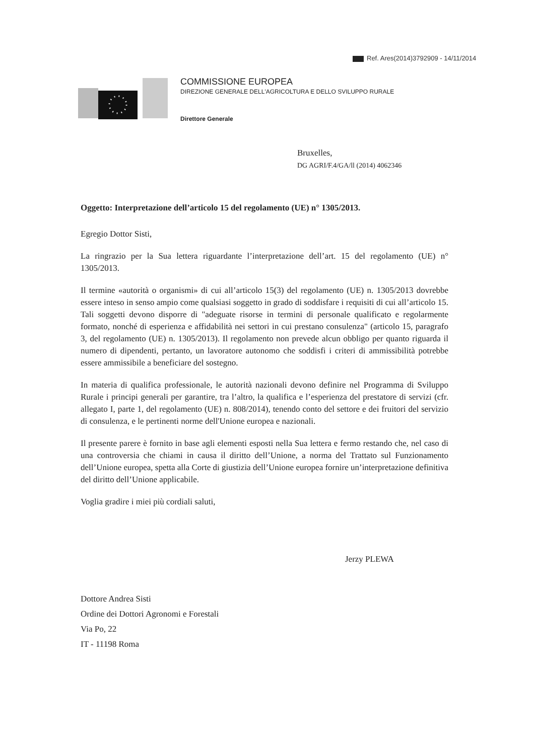Ref. Ares(2014)3792909 - 14/11/2014
COMMISSIONE EUROPEA
DIREZIONE GENERALE DELL'AGRICOLTURA E DELLO SVILUPPO RURALE
Direttore Generale
Bruxelles,
DG AGRI/F.4/GA/ll (2014) 4062346
Oggetto: Interpretazione dell’articolo 15 del regolamento (UE) n° 1305/2013.
Egregio Dottor Sisti,
La ringrazio per la Sua lettera riguardante l’interpretazione dell’art. 15 del regolamento (UE) n° 1305/2013.
Il termine «autorità o organismi» di cui all’articolo 15(3) del regolamento (UE) n. 1305/2013 dovrebbe essere inteso in senso ampio come qualsiasi soggetto in grado di soddisfare i requisiti di cui all’articolo 15. Tali soggetti devono disporre di "adeguate risorse in termini di personale qualificato e regolarmente formato, nonché di esperienza e affidabilità nei settori in cui prestano consulenza" (articolo 15, paragrafo 3, del regolamento (UE) n. 1305/2013). Il regolamento non prevede alcun obbligo per quanto riguarda il numero di dipendenti, pertanto, un lavoratore autonomo che soddisfi i criteri di ammissibilità potrebbe essere ammissibile a beneficiare del sostegno.
In materia di qualifica professionale, le autorità nazionali devono definire nel Programma di Sviluppo Rurale i principi generali per garantire, tra l’altro, la qualifica e l’esperienza del prestatore di servizi (cfr. allegato I, parte 1, del regolamento (UE) n. 808/2014), tenendo conto del settore e dei fruitori del servizio di consulenza, e le pertinenti norme dell'Unione europea e nazionali.
Il presente parere è fornito in base agli elementi esposti nella Sua lettera e fermo restando che, nel caso di una controversia che chiami in causa il diritto dell’Unione, a norma del Trattato sul Funzionamento dell’Unione europea, spetta alla Corte di giustizia dell’Unione europea fornire un’interpretazione definitiva del diritto dell’Unione applicabile.
Voglia gradire i miei più cordiali saluti,
Jerzy PLEWA
Dottore Andrea Sisti
Ordine dei Dottori Agronomi e Forestali
Via Po, 22
IT - 11198 Roma